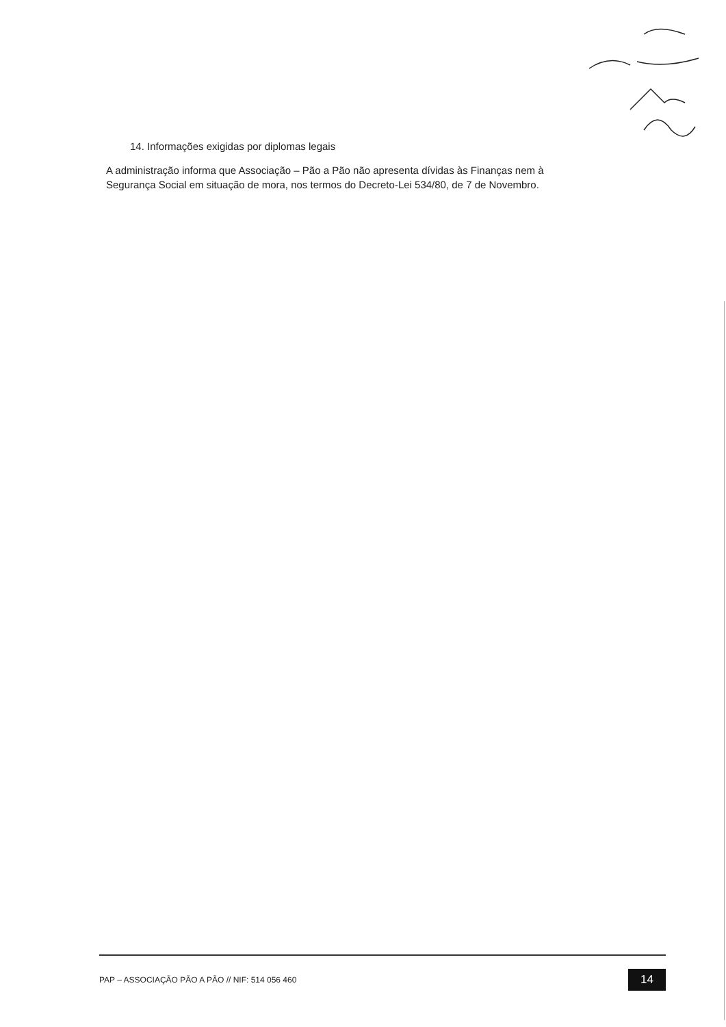14. Informações exigidas por diplomas legais
A administração informa que Associação – Pão a Pão não apresenta dívidas às Finanças nem à Segurança Social em situação de mora, nos termos do Decreto-Lei 534/80, de 7 de Novembro.
PAP – ASSOCIAÇÃO PÃO A PÃO // NIF: 514 056 460 14